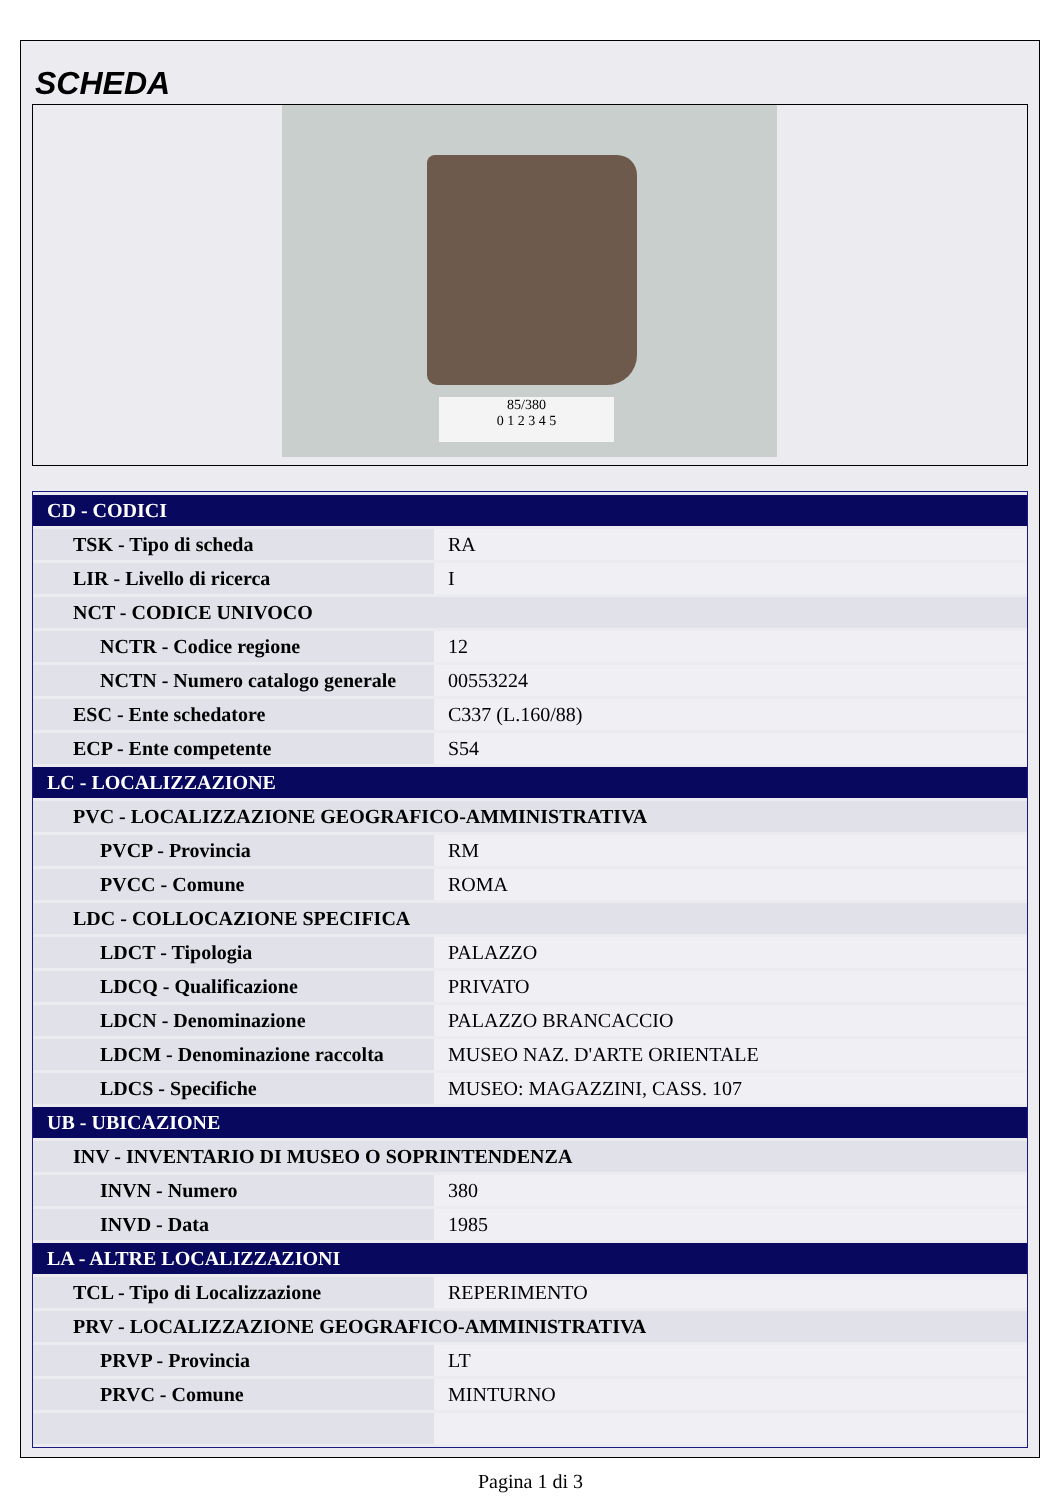SCHEDA
85/380
0 1 2 3 4 5
| CD - CODICI | |
| TSK - Tipo di scheda | RA |
| LIR - Livello di ricerca | I |
| NCT - CODICE UNIVOCO | |
| NCTR - Codice regione | 12 |
| NCTN - Numero catalogo generale | 00553224 |
| ESC - Ente schedatore | C337 (L.160/88) |
| ECP - Ente competente | S54 |
| LC - LOCALIZZAZIONE | |
| PVC - LOCALIZZAZIONE GEOGRAFICO-AMMINISTRATIVA | |
| PVCP - Provincia | RM |
| PVCC - Comune | ROMA |
| LDC - COLLOCAZIONE SPECIFICA | |
| LDCT - Tipologia | PALAZZO |
| LDCQ - Qualificazione | PRIVATO |
| LDCN - Denominazione | PALAZZO BRANCACCIO |
| LDCM - Denominazione raccolta | MUSEO NAZ. D'ARTE ORIENTALE |
| LDCS - Specifiche | MUSEO: MAGAZZINI, CASS. 107 |
| UB - UBICAZIONE | |
| INV - INVENTARIO DI MUSEO O SOPRINTENDENZA | |
| INVN - Numero | 380 |
| INVD - Data | 1985 |
| LA - ALTRE LOCALIZZAZIONI | |
| TCL - Tipo di Localizzazione | REPERIMENTO |
| PRV - LOCALIZZAZIONE GEOGRAFICO-AMMINISTRATIVA | |
| PRVP - Provincia | LT |
| PRVC - Comune | MINTURNO |
Pagina 1 di 3